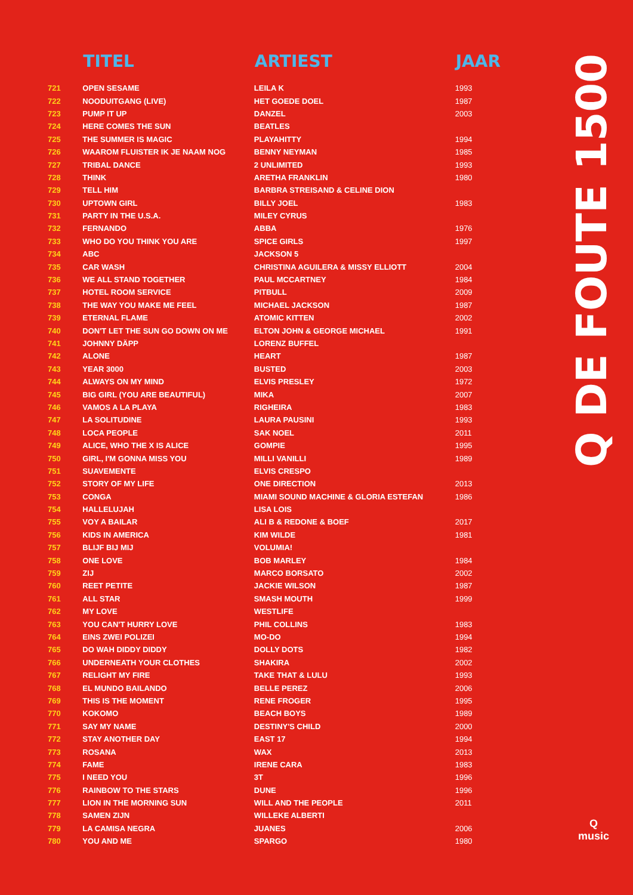| | TITEL | ARTIEST | JAAR |
| --- | --- | --- | --- |
| 721 | OPEN SESAME | LEILA K | 1993 |
| 722 | NOODUITGANG (LIVE) | HET GOEDE DOEL | 1987 |
| 723 | PUMP IT UP | DANZEL | 2003 |
| 724 | HERE COMES THE SUN | BEATLES | |
| 725 | THE SUMMER IS MAGIC | PLAYAHITTY | 1994 |
| 726 | WAAROM FLUISTER IK JE NAAM NOG | BENNY NEYMAN | 1985 |
| 727 | TRIBAL DANCE | 2 UNLIMITED | 1993 |
| 728 | THINK | ARETHA FRANKLIN | 1980 |
| 729 | TELL HIM | BARBRA STREISAND & CELINE DION | |
| 730 | UPTOWN GIRL | BILLY JOEL | 1983 |
| 731 | PARTY IN THE U.S.A. | MILEY CYRUS | |
| 732 | FERNANDO | ABBA | 1976 |
| 733 | WHO DO YOU THINK YOU ARE | SPICE GIRLS | 1997 |
| 734 | ABC | JACKSON 5 | |
| 735 | CAR WASH | CHRISTINA AGUILERA & MISSY ELLIOTT | 2004 |
| 736 | WE ALL STAND TOGETHER | PAUL MCCARTNEY | 1984 |
| 737 | HOTEL ROOM SERVICE | PITBULL | 2009 |
| 738 | THE WAY YOU MAKE ME FEEL | MICHAEL JACKSON | 1987 |
| 739 | ETERNAL FLAME | ATOMIC KITTEN | 2002 |
| 740 | DON'T LET THE SUN GO DOWN ON ME | ELTON JOHN & GEORGE MICHAEL | 1991 |
| 741 | JOHNNY DÄPP | LORENZ BUFFEL | |
| 742 | ALONE | HEART | 1987 |
| 743 | YEAR 3000 | BUSTED | 2003 |
| 744 | ALWAYS ON MY MIND | ELVIS PRESLEY | 1972 |
| 745 | BIG GIRL (YOU ARE BEAUTIFUL) | MIKA | 2007 |
| 746 | VAMOS A LA PLAYA | RIGHEIRA | 1983 |
| 747 | LA SOLITUDINE | LAURA PAUSINI | 1993 |
| 748 | LOCA PEOPLE | SAK NOEL | 2011 |
| 749 | ALICE, WHO THE X IS ALICE | GOMPIE | 1995 |
| 750 | GIRL, I'M GONNA MISS YOU | MILLI VANILLI | 1989 |
| 751 | SUAVEMENTE | ELVIS CRESPO | |
| 752 | STORY OF MY LIFE | ONE DIRECTION | 2013 |
| 753 | CONGA | MIAMI SOUND MACHINE & GLORIA ESTEFAN | 1986 |
| 754 | HALLELUJAH | LISA LOIS | |
| 755 | VOY A BAILAR | ALI B & REDONE & BOEF | 2017 |
| 756 | KIDS IN AMERICA | KIM WILDE | 1981 |
| 757 | BLIJF BIJ MIJ | VOLUMIA! | |
| 758 | ONE LOVE | BOB MARLEY | 1984 |
| 759 | ZIJ | MARCO BORSATO | 2002 |
| 760 | REET PETITE | JACKIE WILSON | 1987 |
| 761 | ALL STAR | SMASH MOUTH | 1999 |
| 762 | MY LOVE | WESTLIFE | |
| 763 | YOU CAN'T HURRY LOVE | PHIL COLLINS | 1983 |
| 764 | EINS ZWEI POLIZEI | MO-DO | 1994 |
| 765 | DO WAH DIDDY DIDDY | DOLLY DOTS | 1982 |
| 766 | UNDERNEATH YOUR CLOTHES | SHAKIRA | 2002 |
| 767 | RELIGHT MY FIRE | TAKE THAT & LULU | 1993 |
| 768 | EL MUNDO BAILANDO | BELLE PEREZ | 2006 |
| 769 | THIS IS THE MOMENT | RENE FROGER | 1995 |
| 770 | KOKOMO | BEACH BOYS | 1989 |
| 771 | SAY MY NAME | DESTINY'S CHILD | 2000 |
| 772 | STAY ANOTHER DAY | EAST 17 | 1994 |
| 773 | ROSANA | WAX | 2013 |
| 774 | FAME | IRENE CARA | 1983 |
| 775 | I NEED YOU | 3T | 1996 |
| 776 | RAINBOW TO THE STARS | DUNE | 1996 |
| 777 | LION IN THE MORNING SUN | WILL AND THE PEOPLE | 2011 |
| 778 | SAMEN ZIJN | WILLEKE ALBERTI | |
| 779 | LA CAMISA NEGRA | JUANES | 2006 |
| 780 | YOU AND ME | SPARGO | 1980 |
Q DE FOUTE 1500
Q
music